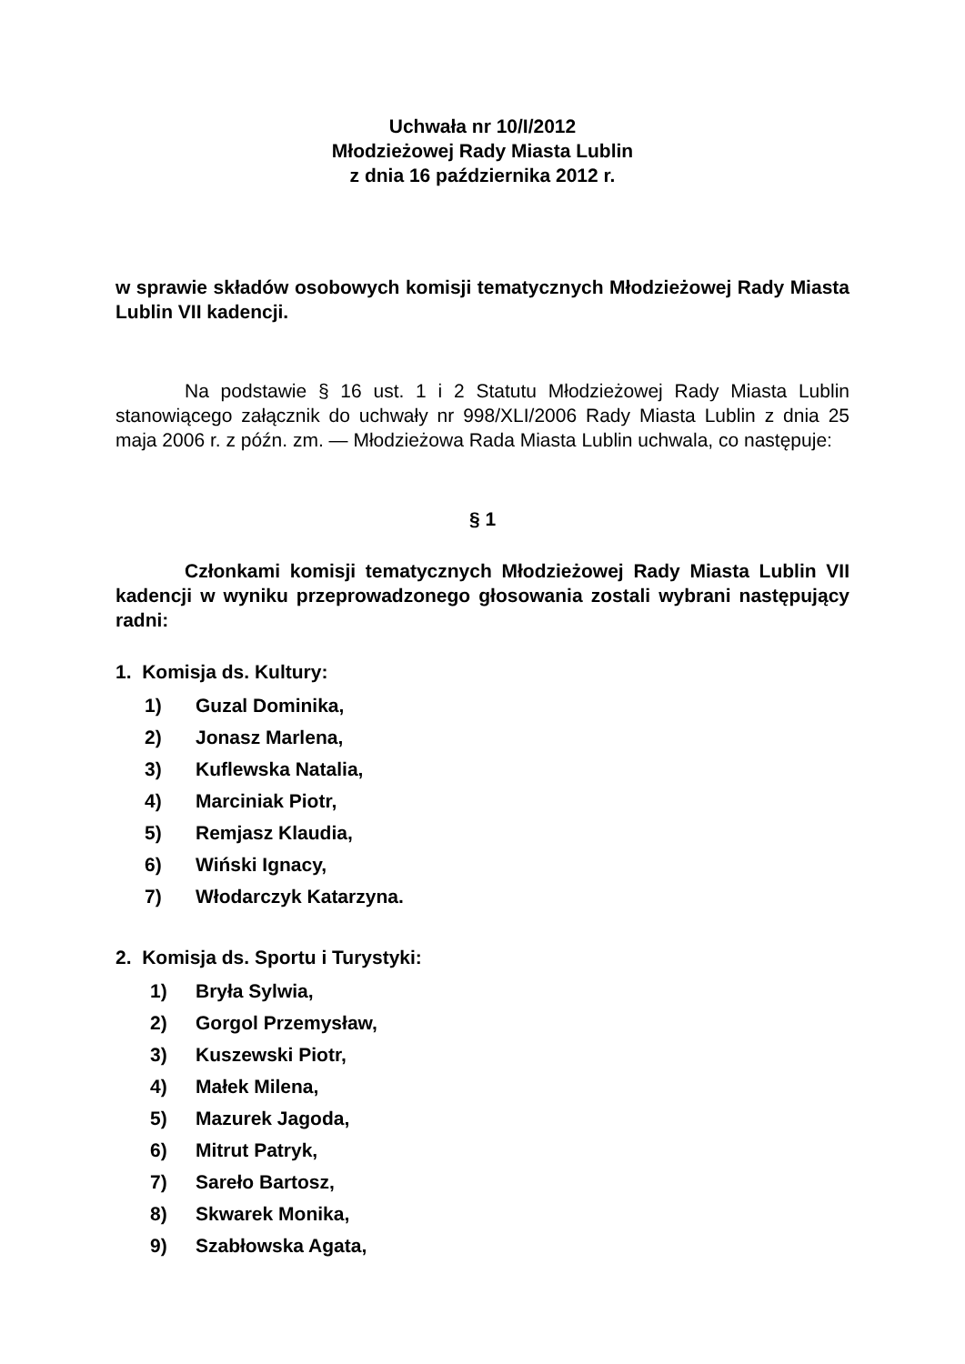Uchwała nr 10/I/2012
Młodzieżowej Rady Miasta Lublin
z dnia 16 października 2012 r.
w sprawie składów osobowych komisji tematycznych Młodzieżowej Rady Miasta Lublin VII kadencji.
Na podstawie § 16 ust. 1 i 2 Statutu Młodzieżowej Rady Miasta Lublin stanowiącego załącznik do uchwały nr 998/XLI/2006 Rady Miasta Lublin z dnia 25 maja 2006 r. z późn. zm. — Młodzieżowa Rada Miasta Lublin uchwala, co następuje:
§ 1
Członkami komisji tematycznych Młodzieżowej Rady Miasta Lublin VII kadencji w wyniku przeprowadzonego głosowania zostali wybrani następujący radni:
1. Komisja ds. Kultury:
1) Guzal Dominika,
2) Jonasz Marlena,
3) Kuflewska Natalia,
4) Marciniak Piotr,
5) Remjasz Klaudia,
6) Wiński Ignacy,
7) Włodarczyk Katarzyna.
2. Komisja ds. Sportu i Turystyki:
1) Bryła Sylwia,
2) Gorgol Przemysław,
3) Kuszewski Piotr,
4) Małek Milena,
5) Mazurek Jagoda,
6) Mitrut Patryk,
7) Sareło Bartosz,
8) Skwarek Monika,
9) Szabłowska Agata,